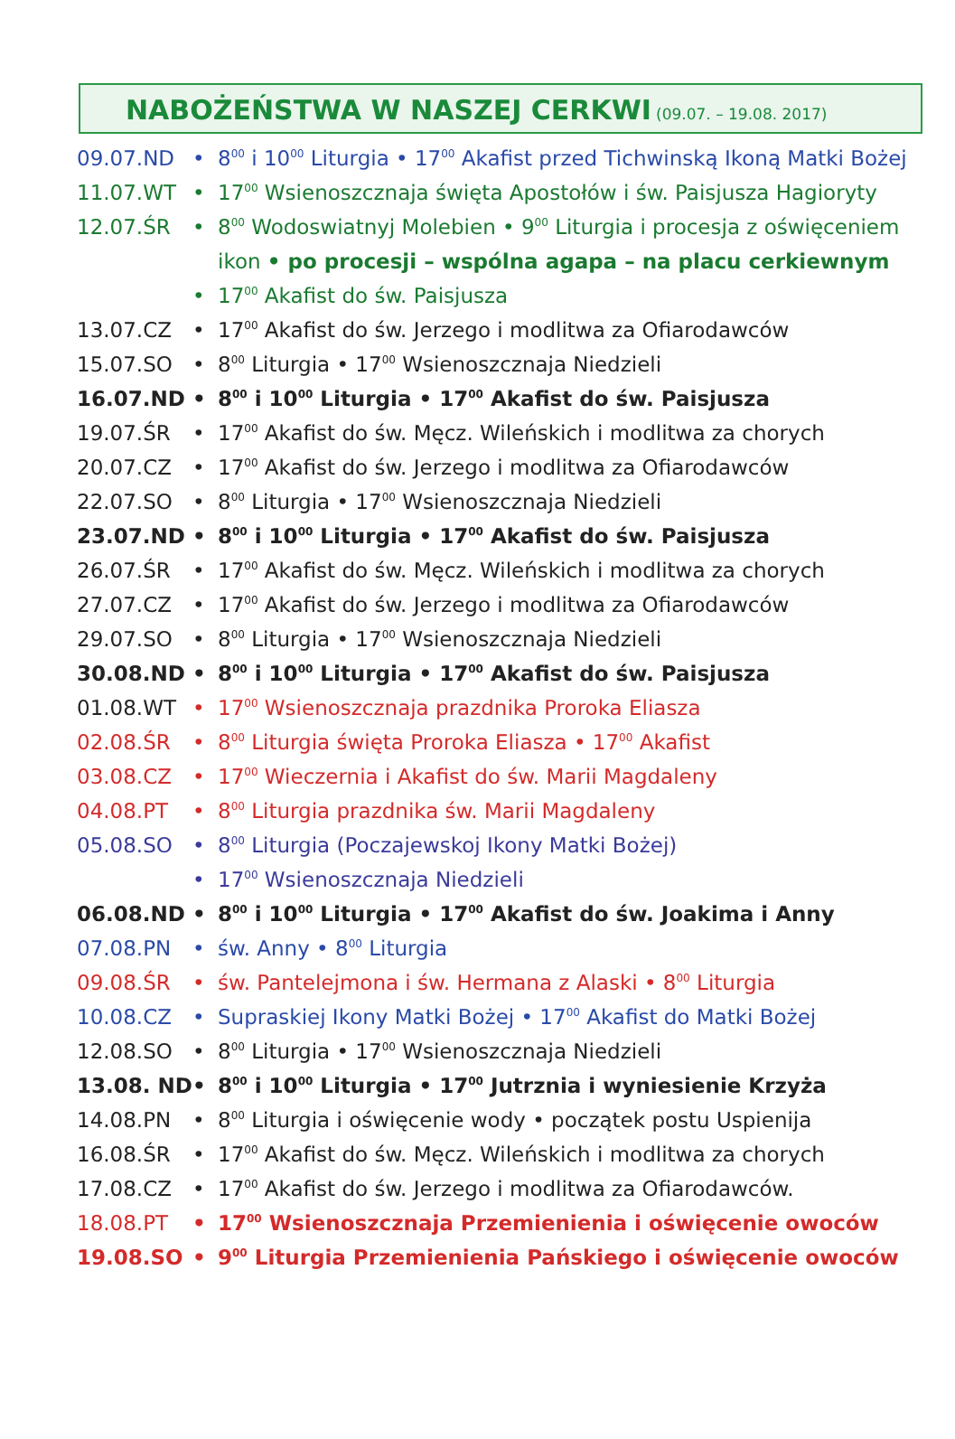NABOŻEŃSTWA W NASZEJ CERKWI (09.07. – 19.08. 2017)
| 09.07.ND | • | 8<sup>00</sup> i 10<sup>00</sup> Liturgia • 17<sup>00</sup> Akafist przed Tichwinską Ikoną Matki Bożej |
| 11.07.WT | • | 17<sup>00</sup> Wsienoszcznaja święta Apostołów i św. Paisjusza Hagioryty |
| 12.07.ŚR | • | 8<sup>00</sup> Wodoswiatnyj Molebien • 9<sup>00</sup> Liturgia i procesja z oświęceniem |
| | | ikon • po procesji – wspólna agapa – na placu cerkiewnym |
| | • | 17<sup>00</sup> Akafist do św. Paisjusza |
| 13.07.CZ | • | 17<sup>00</sup> Akafist do św. Jerzego i modlitwa za Ofiarodawców |
| 15.07.SO | • | 8<sup>00</sup> Liturgia • 17<sup>00</sup> Wsienoszcznaja Niedzieli |
| 16.07.ND | • | 8<sup>00</sup> i 10<sup>00</sup> Liturgia • 17<sup>00</sup> Akafist do św. Paisjusza |
| 19.07.ŚR | • | 17<sup>00</sup> Akafist do św. Męcz. Wileńskich i modlitwa za chorych |
| 20.07.CZ | • | 17<sup>00</sup> Akafist do św. Jerzego i modlitwa za Ofiarodawców |
| 22.07.SO | • | 8<sup>00</sup> Liturgia • 17<sup>00</sup> Wsienoszcznaja Niedzieli |
| 23.07.ND | • | 8<sup>00</sup> i 10<sup>00</sup> Liturgia • 17<sup>00</sup> Akafist do św. Paisjusza |
| 26.07.ŚR | • | 17<sup>00</sup> Akafist do św. Męcz. Wileńskich i modlitwa za chorych |
| 27.07.CZ | • | 17<sup>00</sup> Akafist do św. Jerzego i modlitwa za Ofiarodawców |
| 29.07.SO | • | 8<sup>00</sup> Liturgia • 17<sup>00</sup> Wsienoszcznaja Niedzieli |
| 30.08.ND | • | 8<sup>00</sup> i 10<sup>00</sup> Liturgia • 17<sup>00</sup> Akafist do św. Paisjusza |
| 01.08.WT | • | 17<sup>00</sup> Wsienoszcznaja prazdnika Proroka Eliasza |
| 02.08.ŚR | • | 8<sup>00</sup> Liturgia święta Proroka Eliasza • 17<sup>00</sup> Akafist |
| 03.08.CZ | • | 17<sup>00</sup> Wieczernia i Akafist do św. Marii Magdaleny |
| 04.08.PT | • | 8<sup>00</sup> Liturgia prazdnika św. Marii Magdaleny |
| 05.08.SO | • | 8<sup>00</sup> Liturgia (Poczajewskoj Ikony Matki Bożej) |
| | • | 17<sup>00</sup> Wsienoszcznaja Niedzieli |
| 06.08.ND | • | 8<sup>00</sup> i 10<sup>00</sup> Liturgia • 17<sup>00</sup> Akafist do św. Joakima i Anny |
| 07.08.PN | • | św. Anny • 8<sup>00</sup> Liturgia |
| 09.08.ŚR | • | św. Pantelejmona i św. Hermana z Alaski • 8<sup>00</sup> Liturgia |
| 10.08.CZ | • | Supraskiej Ikony Matki Bożej • 17<sup>00</sup> Akafist do Matki Bożej |
| 12.08.SO | • | 8<sup>00</sup> Liturgia • 17<sup>00</sup> Wsienoszcznaja Niedzieli |
| 13.08. ND | • | 8<sup>00</sup> i 10<sup>00</sup> Liturgia • 17<sup>00</sup> Jutrznia i wyniesienie Krzyża |
| 14.08.PN | • | 8<sup>00</sup> Liturgia i oświęcenie wody • początek postu Uspienija |
| 16.08.ŚR | • | 17<sup>00</sup> Akafist do św. Męcz. Wileńskich i modlitwa za chorych |
| 17.08.CZ | • | 17<sup>00</sup> Akafist do św. Jerzego i modlitwa za Ofiarodawców. |
| 18.08.PT | • | 17<sup>00</sup> Wsienoszcznaja Przemienienia i oświęcenie owoców |
| 19.08.SO | • | 9<sup>00</sup> Liturgia Przemienienia Pańskiego i oświęcenie owoców |